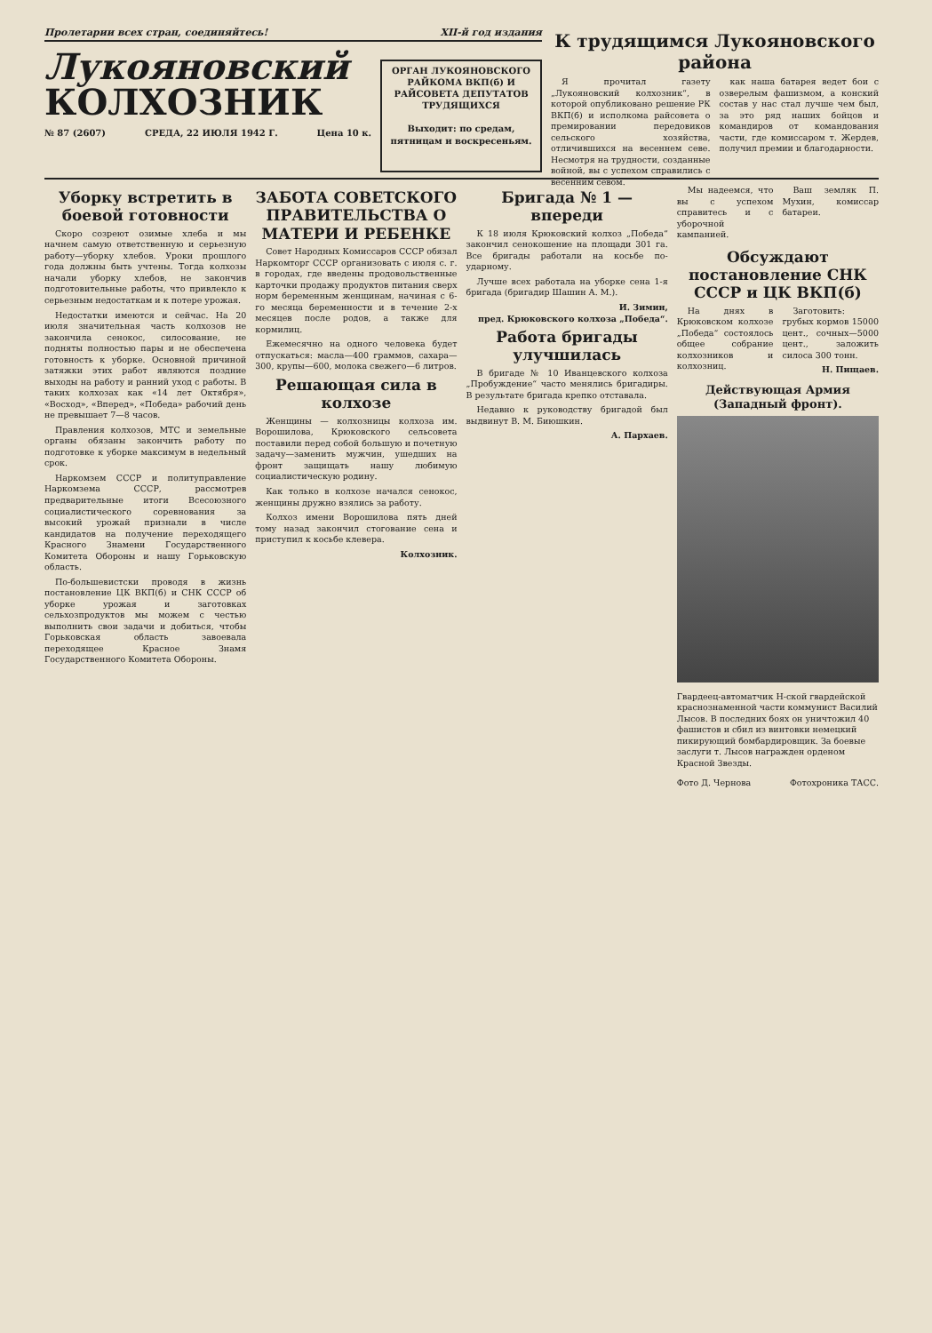Пролетарии всех стран, соединяйтесь! XII-й год издания
Лукояновский
КОЛХОЗНИК
№ 87 (2607) СРЕДА, 22 ИЮЛЯ 1942 Г. Цена 10 к.
ОРГАН ЛУКОЯНОВСКОГО РАЙКОМА ВКП(б) И РАЙСОВЕТА ДЕПУТАТОВ ТРУДЯЩИХСЯ
Выходит: по средам, пятницам и воскресеньям.
К трудящимся Лукояновского района
Я прочитал газету „Лукояновский колхозник“, в которой опубликовано решение РК ВКП(б) и исполкома райсовета о премировании передовиков сельского хозяйства, отличившихся на весеннем севе. Несмотря на трудности, созданные войной, вы с успехом справились с весенним севом.
как наша батарея ведет бои с озверелым фашизмом, а конский состав у нас стал лучше чем был, за это ряд наших бойцов и командиров от командования части, где комиссаром т. Жердев, получил премии и благодарности.
Уборку встретить в боевой готовности
Скоро созреют озимые хлеба и мы начнем самую ответственную и серьезную работу—уборку хлебов. Уроки прошлого года должны быть учтены. Тогда колхозы начали уборку хлебов, не закончив подготовительные работы, что привлекло к серьезным недостаткам и к потере урожая.
Недостатки имеются и сейчас. На 20 июля значительная часть колхозов не закончила сенокос, силосование, не подняты полностью пары и не обеспечена готовность к уборке. Основной причиной затяжки этих работ являются поздние выходы на работу и ранний уход с работы. В таких колхозах как «14 лет Октября», «Восход», «Вперед», «Победа» рабочий день не превышает 7—8 часов.
Правления колхозов, МТС и земельные органы обязаны закончить работу по подготовке к уборке максимум в недельный срок.
Наркомзем СССР и политуправление Наркомзема СССР, рассмотрев предварительные итоги Всесоюзного социалистического соревнования за высокий урожай признали в числе кандидатов на получение переходящего Красного Знамени Государственного Комитета Обороны и нашу Горьковскую область.
По-большевистски проводя в жизнь постановление ЦК ВКП(б) и СНК СССР об уборке урожая и заготовках сельхозпродуктов мы можем с честью выполнить свои задачи и добиться, чтобы Горьковская область завоевала переходящее Красное Знамя Государственного Комитета Обороны.
ЗАБОТА СОВЕТСКОГО ПРАВИТЕЛЬСТВА О МАТЕРИ И РЕБЕНКЕ
Совет Народных Комиссаров СССР обязал Наркомторг СССР организовать с июля с. г. в городах, где введены продовольственные карточки продажу продуктов питания сверх норм беременным женщинам, начиная с 6-го месяца беременности и в течение 2-х месяцев после родов, а также для кормилиц.
Ежемесячно на одного человека будет отпускаться: масла—400 граммов, сахара—300, крупы—600, молока свежего—6 литров.
Решающая сила в колхозе
Женщины — колхозницы колхоза им. Ворошилова, Крюковского сельсовета поставили перед собой большую и почетную задачу—заменить мужчин, ушедших на фронт защищать нашу любимую социалистическую родину.
Как только в колхозе начался сенокос, женщины дружно взялись за работу.
Колхоз имени Ворошилова пять дней тому назад закончил стогование сена и приступил к косьбе клевера.
Колхозник.
Бригада № 1 —впереди
К 18 июля Крюковский колхоз „Победа“ закончил сенокошение на площади 301 га. Все бригады работали на косьбе по-ударному.
Лучше всех работала на уборке сена 1-я бригада (бригадир Шашин А. М.).
И. Зимин,
пред. Крюковского колхоза „Победа“.
Работа бригады улучшилась
В бригаде № 10 Иванцевского колхоза „Пробуждение“ часто менялись бригадиры. В результате бригада крепко отставала.
Недавно к руководству бригадой был выдвинут В. М. Биюшкин.
А. Пархаев.
Мы надеемся, что вы с успехом справитесь и с уборочной кампанией.
Ваш земляк П. Мухин, комиссар батареи.
Обсуждают постановление СНК СССР и ЦК ВКП(б)
На днях в Крюковском колхозе „Победа“ состоялось общее собрание колхозников и колхозниц.
Заготовить: грубых кормов 15000 цент., сочных—5000 цент., заложить силоса 300 тонн.
Н. Пищаев.
Действующая Армия
(Западный фронт).
Гвардеец-автоматчик Н-ской гвардейской краснознаменной части коммунист Василий Лысов. В последних боях он уничтожил 40 фашистов и сбил из винтовки немецкий пикирующий бомбардировщик. За боевые заслуги т. Лысов награжден орденом Красной Звезды.
Фото Д. Чернова Фотохроника ТАСС.